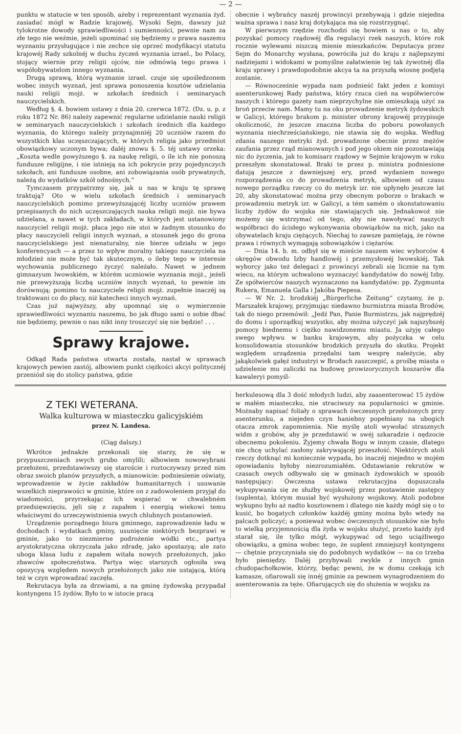— 2 —
punktu w statucie w ten sposób, ażeby i reprezentant wyznania żyd. zasiadać mógł w Radzie krajowéj. Wysoki Sejm, dawszy już tylokrotne dowody sprawiedliwości i sumienności, pewnie nam za złe tego nie weźmie, jeżeli upominać się będziemy o prawa naszemu wyznaniu przysługujące i nie zechce się oprzeć modyfikacyi statutu krajowéj Rady szkolnéj w duchu życzeń wyznania izrael., bo Polacy, stojący wiernie przy religii ojców, nie odmówią tego prawa i współobywatelom innego wyznania.
Drugą sprawą, którą wyznanie izrael. czuje się upośledzonem wobec innych wyznań, jest sprawa ponoszenia kosztów udzielania nauki religii mojż. w szkołach średnich i seminaryach nauczycielskich.
Według §. 4. bowiem ustawy z dnia 20. czerwca 1872. (Dz. u. p. z roku 1872 Nr. 86) należy zapewnić regularne udzielanie nauki religii w seminaryach nauczycielskich i szkołach średnich dla każdego wyznania, do którego należy przynajmniéj 20 uczniów razem do wszystkich klas uczęszczających, w których religia jako przedmiot obowiązkowy uczonym bywa; daléj znowu §. 5. téj ustawy orzeka: „Koszta wedle powyższego §. za naukę religii, o ile ich nie ponoszą fundusze religijne, i nie istnieją na ich pokrycie przy pojedynczych szkołach, ani fundusze osobne, ani zobowiązania osób prywatnych, należą do wydatków szkół odnośnych.“
Tymczasem przypatrzmy się, jak u nas w kraju tę sprawę traktują? Oto w wielu szkołach średnich i seminaryach nauczycielskich pomimo przewyższającéj liczby uczniów prawem przepisanych do nich uczęszczających nauka religii mojż. nie bywa udzielana, a nawet w tych zakładach, w których jest ustanowiony nauczyciel religii mojż. płaca jego nie stoi w żadnym stosunku do płacy nauczycieli religii innych wyznań, a stosunek jego do grona nauczycielskiego jest nienaturalny, nie bierze udziału w jego konferencyach — a przez to wpływ moralny takiego nauczyciela na młodzież nie może być tak skutecznym, o ileby tego w interesie wychowania publicznego życzyć należało. Nawet w jednem gimnazyum lwowskiém, w którém uczniowie wyznania mojż., jeżeli nie przewyższają liczbą uczniów innych wyznań, to pewnie im dorównują; pomimo to nauczyciele religii mojż. zupełnie inaczéj są traktowani co do płacy, niż katecheci innych wyznań.
Czas już najwyższy, aby upomnąć się o wymierzenie sprawiedliwości wyznaniu naszemu, bo jak długo sami o sobie dbać nie będziemy, pewnie o nas nikt inny troszczyć się nie będzie! . . .
Sprawy krajowe.
Odkąd Rada państwa otwarta została, nastał w sprawach krajowych pewien zastój, albowiem punkt ciężkości akcyi politycznéj przeniósł się do stolicy państwa, gdzie
obecnie i wybrańcy naszéj prowincyi przebywają i gdzie niejedna ważna sprawa i nasz kraj dotykająca ma się rozstrzygnąć.
W pierwszym rzędzie rozchodzi się bowiem u nas o to, aby pozyskać pomocy rządowéj dla regulacyi rzek naszych, które rok rocznie wylewami niszczą mienie mieszkańców. Deputacya przez Sejm do Monarchy wysłana, powróciła już do kraju z najlepszymi nadziejami i widokami w pomyślne załatwienie tej tak żywotnéj dla kraju sprawy i prawdopodobnie akcya ta na przyszłą wiosnę podjętą zostanie.
— Równocześnie wypada nam podnieść fakt jeden z komisyi asenterunkowej Rady państwa, który rzuca cień na współwierców naszych i którego gazety nam nieprzychylne nie omieszkają użyć za broń przeciw nam. Mamy tu na oku prowadzenie metryk żydowskich w Galicyi, którego brakom p. minister obrony krajowéj przypisuje okoliczność, że jeszcze znaczna liczba do poboru powołanych wyznania niechrześciańskiego, nie stawia się do wojska. Według zdania naszego metryki żyd. prowadzone obecnie przez mężów zaufania przez rząd mianowanych i pod jego okiem nie pozostawiają nic do życzenia, jak to komisarz rządowy w Sejmie krajowym w roku przeszłym skonstatował. Braki te przez p. ministra podniesione datują jeszcze z dawniejszej ery, przed wydaniem nowego rozporządzenia co do prowadzenia metryk, albowiem od czasu nowego porządku rzeczy co do metryk izr. nie upłynęło jeszcze lat 20, aby skonstatować można przy obecnym poborze o brakach w prowadzeniu metryk izr. w Galicyi, a tém samém o skonstatowaniu liczby żydów do wojska nie stawiających się. Jednakowoż nie możemy się wstrzymać od tego, aby nie nawoływać naszych współbraci do ścisłego wykonywania obowiązków na nich, jako na obywatelach kraju ciężących. Niechaj to zawsze pamiętają, że równe prawa i równych wymagają sobowiązków i ciężarów.
— Dnia 14. b. m. odbył się w mieście naszem wiec wyborców 4 okręgów obwodu Izby handlowéj i przemysłowéj lwowskiéj. Tak wyborcy jako też delegaci z prowincyi zebrali się licznie na tym wiecu, na którym uchwalono wyznaczyć kandydatów do nowéj Izby. Ze spółwierców naszych wyznaczono na kandydatów: pp. Zygmunta Rukera, Emanuela Galla i Jakóba Piepesa.
— W Nr. 2. brodzkiéj „Bürgerliche Zeitung“ czytamy, że p. Marszałek krajowy, przyjmując niedawno burmistrza miasta Brodów, tak do niego przemówił: „Jedź Pan, Panie Burmistrzu, jak najprędzéj do domu i uporządkuj wszystko, aby można użyczyć jak najszybszéj pomocy biednemu i ciężko nawidzonemu miastu. Ja użyję całego swego wpływu w banku krajowym, aby pożyczka w celu konsolidowania stosunków brodzkich przyszła do skutku. Projekt względem urządzenia przędalni tam wesprę należycie, aby jakąkolwiek gałęź industryi w Brodach zaszczepić, a prośbę miasta o udzielenie mu zaliczki na budowę prowizorycznych koszarów dla kawaleryi pomyśl-
Z TEKI WETERANA.
Walka kulturowa w miasteczku galicyjskiém
przez N. Landesa.
(Ciąg dalszy.)
Wkrótce jednakże przekonali się starzy, że się w przypuszczeniach swych grubo omylili; albowiem nowowybrani przełożeni, przedstawiwszy się staroście i roztoczywszy przed nim obraz swoich planów przyszłych, a mianowicie: podniesienie oświaty, wprowadzenie w życie zakładów humanitarnych i usuwanie wszelkich nieprawości w gminie, które on z zadowoleniem przyjął do wiadomości, przyrzekając ich wspierać w chwalebném przedsięwzięciu, jęli się z zapałem i energią wiekowi temu właściwymi do urzeczywistnienia swych chlubnych postanowień.
Urządzenie porządnego biura gminnego, zaprowadzenie ładu w dochodach i wydatkach gminy, usunięcie niektórych bezprawi w gminie, jako to niezmierne podrożenie wódki etc., partya arystokratyczna okrzyczała jako zdradę, jako apostazyą; ale zato uboga klasa ludu z zapałem witała nowych przełożonych, jako zbawców społeczeństwa. Partya więc starszych ogłosiła swą opozycyą względem nowych przełożonych jako nie ustającą, którą też w czyn wprowadzać zaczęła.
Rekrutacya była za drzwiami, a na gminę żydowską przypadał kontyngens 15 żydów. Było to w istocie pracą
herkulesową dla 3 dość młodych ludzi, aby zaasenterować 15 żydów w małém miasteczku, nie straciwszy na popularności w gminie. Możnaby napisać foliały o sprawach ówczesnych przełożonych przy asenterunku, a niejeden czyn haniebny popełniany na ubogich otacza zmrok zapomnienia. Nie myślę atoli wywołać strasznych widm z grobów, aby je przedstawić w swéj szkaradzie i nędzocie obecnemu pokoleniu. Żyjemy chwała Bogu w innym czasie, dlatego nie chcę uchylać zasłony zakrywającéj przeszłość. Niektórych atoli rzeczy dotknąć mi koniecznie wypada, bo inaczéj niejedno w mojém opowiadaniu byłoby niezrozumiałém. Odstawianie rekrutów w czasach owych odbywało się w gminach żydowskich w sposób następujący: Ówczesna ustawa rekrutacyjna dopuszczała wykupywania się ze służby wojskowéj przez postawienie zastępcy (suplenta), którym musiał być wysłużony wojskowy. Atoli podobne wykupno było aż nadto kosztownem i dlatego nie każdy mógł się o to kusić, bo bogatych członków każdéj gminy można było wtedy na palcach policzyć; a ponieważ wobec ówczesnych stosunków nie było to wielką przyjemnością dla żyda w wojsku służyć, przeto każdy żyd starał się, ile tylko mógł, wykupywać od tego uciążliwego obowiązku, a gmina wobec tego, że suplent zmniejszył kontyngens — chętnie przyczyniała się do podobnych wydatków — na co trzeba było pieniędzy. Daléj przybywali zwykle z innych gmin chudopachołkowie, którzy, będąc pewni, że w domu czekają ich kamasze, ofiarowali się innéj gminie za pewnem wynagrodzeniem do asenterowania za tęże. Ofiarujących się do służenia w wojsku za